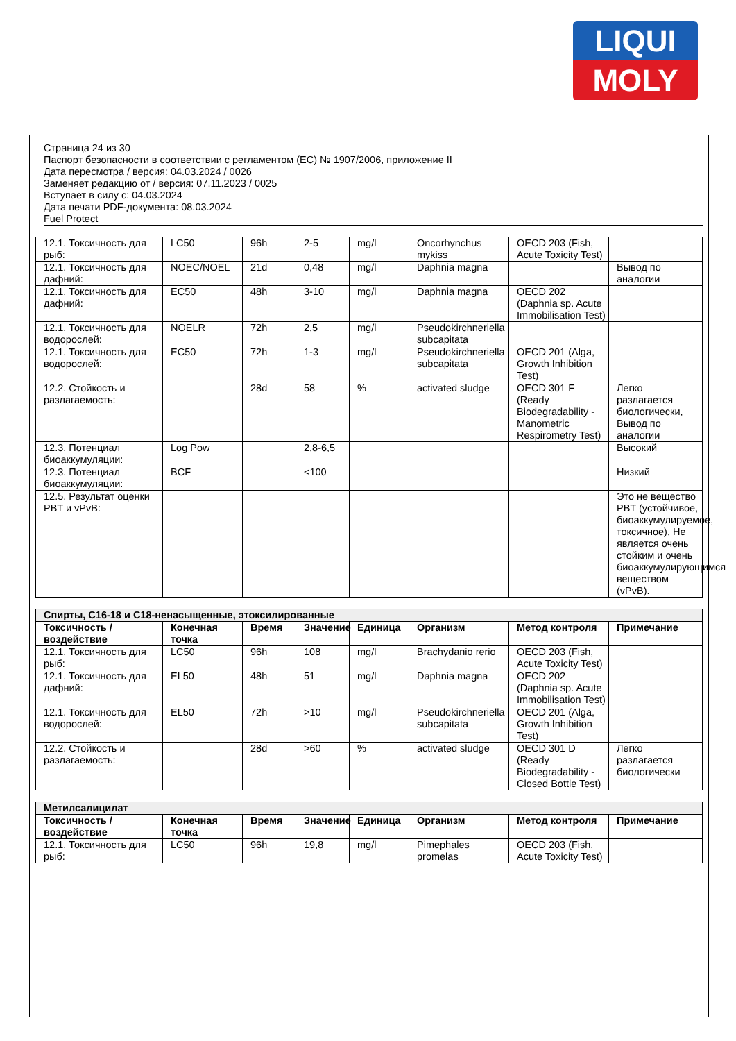LIQUI
MOLY
Страница 24 из 30
Паспорт безопасности в соответствии с регламентом (ЕС) № 1907/2006, приложение II
Дата пересмотра / версия: 04.03.2024 / 0026
Заменяет редакцию от / версия: 07.11.2023 / 0025
Вступает в силу с: 04.03.2024
Дата печати PDF-документа: 08.03.2024
Fuel Protect
| 12.1. Токсичность для рыб: | LC50 | 96h | 2-5 | mg/l | Oncorhynchus mykiss | OECD 203 (Fish, Acute Toxicity Test) | |
| 12.1. Токсичность для дафний: | NOEC/NOEL | 21d | 0,48 | mg/l | Daphnia magna | | Вывод по аналогии |
| 12.1. Токсичность для дафний: | EC50 | 48h | 3-10 | mg/l | Daphnia magna | OECD 202 (Daphnia sp. Acute Immobilisation Test) | |
| 12.1. Токсичность для водорослей: | NOELR | 72h | 2,5 | mg/l | Pseudokirchneriella subcapitata | | |
| 12.1. Токсичность для водорослей: | EC50 | 72h | 1-3 | mg/l | Pseudokirchneriella subcapitata | OECD 201 (Alga, Growth Inhibition Test) | |
| 12.2. Стойкость и разлагаемость: | | 28d | 58 | % | activated sludge | OECD 301 F (Ready Biodegradability - Manometric Respirometry Test) | Легко разлагается биологически, Вывод по аналогии |
| 12.3. Потенциал биоаккумуляции: | Log Pow | | 2,8-6,5 | | | | Высокий |
| 12.3. Потенциал биоаккумуляции: | BCF | | <100 | | | | Низкий |
| 12.5. Результат оценки PBT и vPvB: | | | | | | | Это не вещество PBT (устойчивое, биоаккумулируемое, токсичное), Не является очень стойким и очень биоаккумулирующимся веществом (vPvB). |
| Спирты, C16-18 и C18-ненасыщенные, этоксилированные | | | | | | | |
| Токсичность / воздействие | Конечная точка | Время | Значение | Единица | Организм | Метод контроля | Примечание |
| 12.1. Токсичность для рыб: | LC50 | 96h | 108 | mg/l | Brachydanio rerio | OECD 203 (Fish, Acute Toxicity Test) | |
| 12.1. Токсичность для дафний: | EL50 | 48h | 51 | mg/l | Daphnia magna | OECD 202 (Daphnia sp. Acute Immobilisation Test) | |
| 12.1. Токсичность для водорослей: | EL50 | 72h | >10 | mg/l | Pseudokirchneriella subcapitata | OECD 201 (Alga, Growth Inhibition Test) | |
| 12.2. Стойкость и разлагаемость: | | 28d | >60 | % | activated sludge | OECD 301 D (Ready Biodegradability - Closed Bottle Test) | Легко разлагается биологически |
| Метилсалицилат | | | | | | | |
| Токсичность / воздействие | Конечная точка | Время | Значение | Единица | Организм | Метод контроля | Примечание |
| 12.1. Токсичность для рыб: | LC50 | 96h | 19,8 | mg/l | Pimephales promelas | OECD 203 (Fish, Acute Toxicity Test) | |